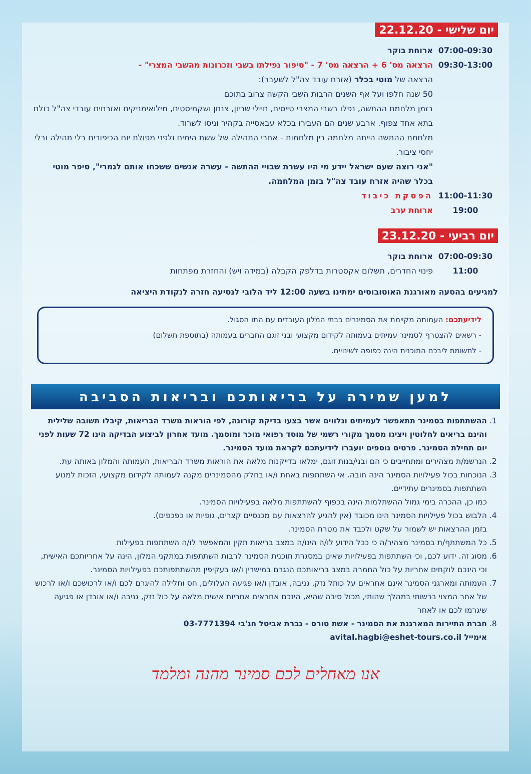יום שלישי - 22.12.20
07:00-09:30 ארוחת בוקר
09:30-13:00 הרצאה מס' 6 + הרצאה מס' 7 - "סיפור נפילתו בשבי וזכרונות מהשבי המצרי" -
הרצאה של מוטי בכלר (אזרח עובד צה"ל לשעבר):
50 שנה חלפו ועל אף השנים הרבות השבי הקשה צרוב בתוכם
בזמן מלחמת ההתשה, נפלו בשבי המצרי טייסים, חיילי שריון, צנחן ושקמיסטים, מילואימניקים ואזרחים עובדי צה"ל כולם בתא אחד צפוף. ארבע שנים הם העבירו בכלא עבאסייה בקהיר וניסו לשרוד.
מלחמת ההתשה הייתה מלחמה בין מלחמות - אחרי התהילה של ששת הימים ולפני מפולת יום הכיפורים בלי תהילה ובלי יחסי ציבור.
"אני רוצה שעם ישראל יידע מי היו עשרת שבויי ההתשה - עשרה אנשים ששכחו אותם לגמרי", סיפר מוטי בכלר שהיה אזרח עובד צה"ל בזמן המלחמה.
11:00-11:30 הפסקת כיבוד
19:00 ארוחת ערב
יום רביעי - 23.12.20
07:00-09:30 ארוחת בוקר
11:00 פינוי החדרים, תשלום אקסטרות בדלפק הקבלה (במידה ויש) והחזרת מפתחות
למגיעים בהסעה מאורגנת האוטובוסים ימתינו בשעה 12:00 ליד הלובי לנסיעה חזרה לנקודת היציאה
לידיעתכם: העמותה מקיימת את הסמינרים בבתי המלון העובדים עם התו הסגול.
- רשאים להצטרף לסמינר עמיתים בעמותה לקידום מקצועי ובני זוגם החברים בעמותה (בתוספת תשלום)
- לתשומת ליבכם התוכנית הינה כפופה לשינויים.
למען שמירה על בריאותכם ובריאות הסביבה
1. ההשתתפות בסמינר תתאפשר לעמיתים ונלווים אשר בצעו בדיקת קורונה, לפי הוראות משרד הבריאות, קיבלו תשובה שלילית והינם בריאים לחלוטין ויציגו מסמך מקורי רשמי של מוסד רפואי מוכר ומוסמך. מועד אחרון לביצוע הבדיקה הינו 72 שעות לפני יום תחילת הסמינר. פרטים נוספים יועברו לידיעתכם לקראת מועד הסמינר.
2. הנרשמ/ת מצהירים ומתחייבים כי הם ובני/בנות זוגם, ימלאו בדייקנות מלאה את הוראות משרד הבריאות, העמותה והמלון באותה עת.
3. הנוכחות בכול פעילויות הסמינר הינה חובה. אי השתתפות באחת ו/או בחלק מהסמינרים מקנה לעמותה לקידום מקצועי, הזכות למנוע השתתפות בסמינרים עתידיים.
כמו כן, ההכרה בימי גמול ההשתלמות הינה בכפוף להשתתפות מלאה בפעילויות הסמינר.
4. הלבוש בכול פעילויות הסמינר הינו מכובד (אין להגיע להרצאות עם מכנסיים קצרים, גופיות או כפכפים).
בזמן ההרצאות יש לשמור על שקט ולכבד את מטרת הסמינר.
5. כל המשתתף/ת בסמינר מצהיר/ה כי ככל הידוע לו/ה הינו/ה במצב בריאות תקין והמאפשר לו/ה השתתפות בפעילות
6. מסוג זה. ידוע לכם, וכי השתתפות בפעילויות שאינן במסגרת תוכנית הסמינר לרבות השתתפות במתקני המלון, הינה על אחריותכם האישית, וכי הינכם לוקחים אחריות על כול החמרה במצב בריאותכם הנגרם במישרין ו/או בעקיפין מהשתתפותכם בפעילויות הסמינר.
7. העמותה ומארגני הסמינר אינם אחראים על כותל נזק, גניבה, אובדן ו/או פגיעה העלולים, חס וחלילה להיגרם לכם ו/או לרכושכם ו/או לרכוש של אחר המצוי ברשותי במהלך שהותי, מכול סיבה שהיא, הינכם אחראים אחריות אישית מלאה על כול נזק, גניבה ו/או אובדן או פגיעה שיגרמו לכם או לאחר
8. חברת התיירות המארגנת את הסמינר - אשת טורס - גברת אביטל חג'בי 03-7771394
אימייל avital.hagbi@eshet-tours.co.il
אנו מאחלים לכם סמינר מהנה ומלמד